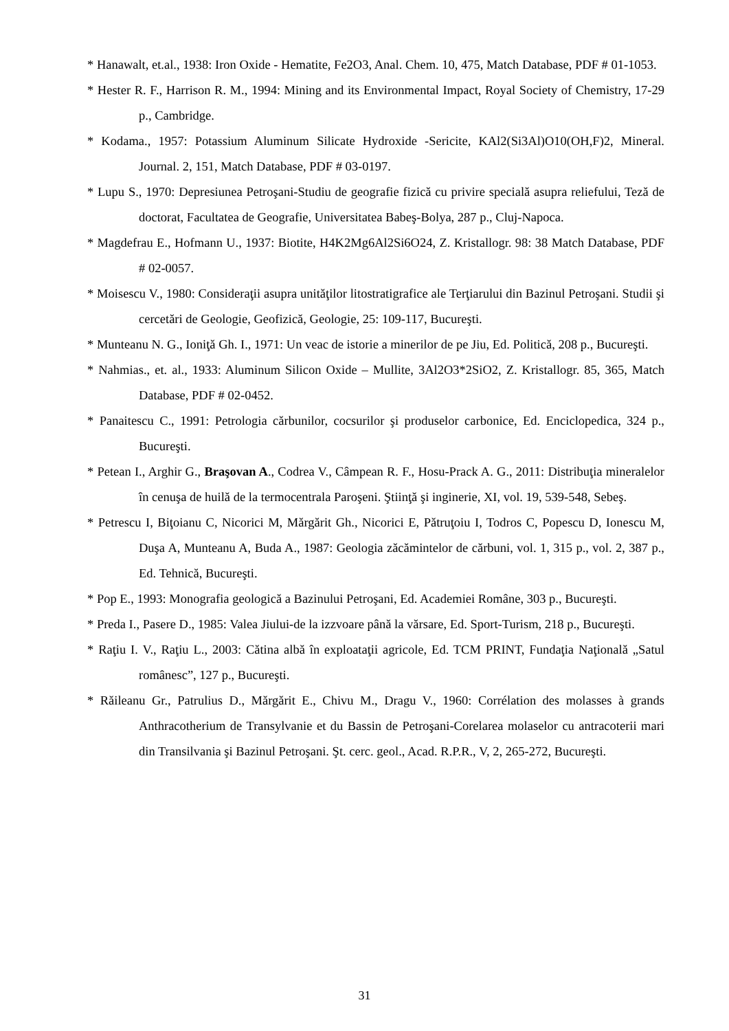* Hanawalt, et.al., 1938: Iron Oxide - Hematite, Fe2O3, Anal. Chem. 10, 475, Match Database, PDF # 01-1053.
* Hester R. F., Harrison R. M., 1994: Mining and its Environmental Impact, Royal Society of Chemistry, 17-29 p., Cambridge.
* Kodama., 1957: Potassium Aluminum Silicate Hydroxide -Sericite, KAl2(Si3Al)O10(OH,F)2, Mineral. Journal. 2, 151, Match Database, PDF # 03-0197.
* Lupu S., 1970: Depresiunea Petroşani-Studiu de geografie fizică cu privire specială asupra reliefului, Teză de doctorat, Facultatea de Geografie, Universitatea Babeş-Bolya, 287 p., Cluj-Napoca.
* Magdefrau E., Hofmann U., 1937: Biotite, H4K2Mg6Al2Si6O24, Z. Kristallogr. 98: 38 Match Database, PDF # 02-0057.
* Moisescu V., 1980: Consideraţii asupra unităţilor litostratigrafice ale Terţiarului din Bazinul Petroşani. Studii şi cercetări de Geologie, Geofizică, Geologie, 25: 109-117, Bucureşti.
* Munteanu N. G., Ioniţă Gh. I., 1971: Un veac de istorie a minerilor de pe Jiu, Ed. Politică, 208 p., Bucureşti.
* Nahmias., et. al., 1933: Aluminum Silicon Oxide – Mullite, 3Al2O3*2SiO2, Z. Kristallogr. 85, 365, Match Database, PDF # 02-0452.
* Panaitescu C., 1991: Petrologia cărbunilor, cocsurilor şi produselor carbonice, Ed. Enciclopedica, 324 p., Bucureşti.
* Petean I., Arghir G., Braşovan A., Codrea V., Câmpean R. F., Hosu-Prack A. G., 2011: Distribuţia mineralelor în cenuşa de huilă de la termocentrala Paroşeni. Ştiinţă şi inginerie, XI, vol. 19, 539-548, Sebeş.
* Petrescu I, Biţoianu C, Nicorici M, Mărgărit Gh., Nicorici E, Pătruţoiu I, Todros C, Popescu D, Ionescu M, Duşa A, Munteanu A, Buda A., 1987: Geologia zăcămintelor de cărbuni, vol. 1, 315 p., vol. 2, 387 p., Ed. Tehnică, Bucureşti.
* Pop E., 1993: Monografia geologică a Bazinului Petroşani, Ed. Academiei Române, 303 p., Bucureşti.
* Preda I., Pasere D., 1985: Valea Jiului-de la izzvoare până la vărsare, Ed. Sport-Turism, 218 p., Bucureşti.
* Raţiu I. V., Raţiu L., 2003: Cătina albă în exploataţii agricole, Ed. TCM PRINT, Fundaţia Naţională „Satul românesc”, 127 p., Bucureşti.
* Răileanu Gr., Patrulius D., Mărgărit E., Chivu M., Dragu V., 1960: Corrélation des molasses à grands Anthracotherium de Transylvanie et du Bassin de Petroşani-Corelarea molaselor cu antracoterii mari din Transilvania şi Bazinul Petroşani. Şt. cerc. geol., Acad. R.P.R., V, 2, 265-272, Bucureşti.
31